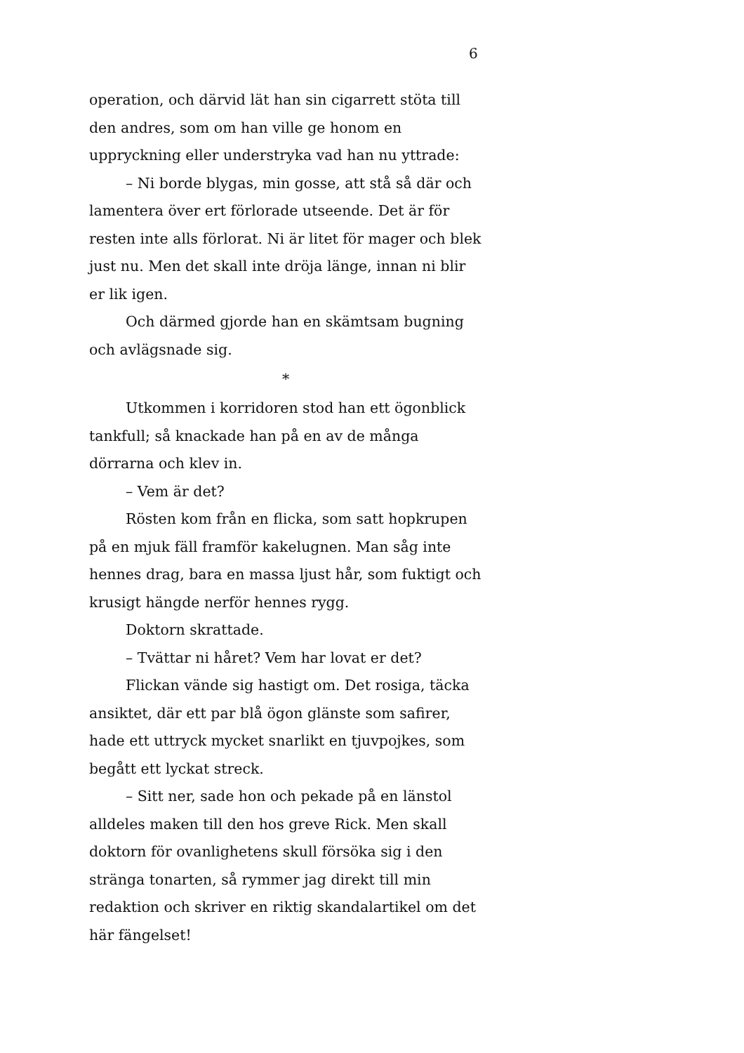6
operation, och därvid lät han sin cigarrett stöta till den andres, som om han ville ge honom en uppryckning eller understryka vad han nu yttrade:
– Ni borde blygas, min gosse, att stå så där och lamentera över ert förlorade utseende. Det är för resten inte alls förlorat. Ni är litet för mager och blek just nu. Men det skall inte dröja länge, innan ni blir er lik igen.
Och därmed gjorde han en skämtsam bugning och avlägsnade sig.
*
Utkommen i korridoren stod han ett ögonblick tankfull; så knackade han på en av de många dörrarna och klev in.
– Vem är det?
Rösten kom från en flicka, som satt hopkrupen på en mjuk fäll framför kakelugnen. Man såg inte hennes drag, bara en massa ljust hår, som fuktigt och krusigt hängde nerför hennes rygg.
Doktorn skrattade.
– Tvättar ni håret? Vem har lovat er det?
Flickan vände sig hastigt om. Det rosiga, täcka ansiktet, där ett par blå ögon glänste som safirer, hade ett uttryck mycket snarlikt en tjuvpojkes, som begått ett lyckat streck.
– Sitt ner, sade hon och pekade på en länstol alldeles maken till den hos greve Rick. Men skall doktorn för ovanlighetens skull försöka sig i den stränga tonarten, så rymmer jag direkt till min redaktion och skriver en riktig skandalartikel om det här fängelset!